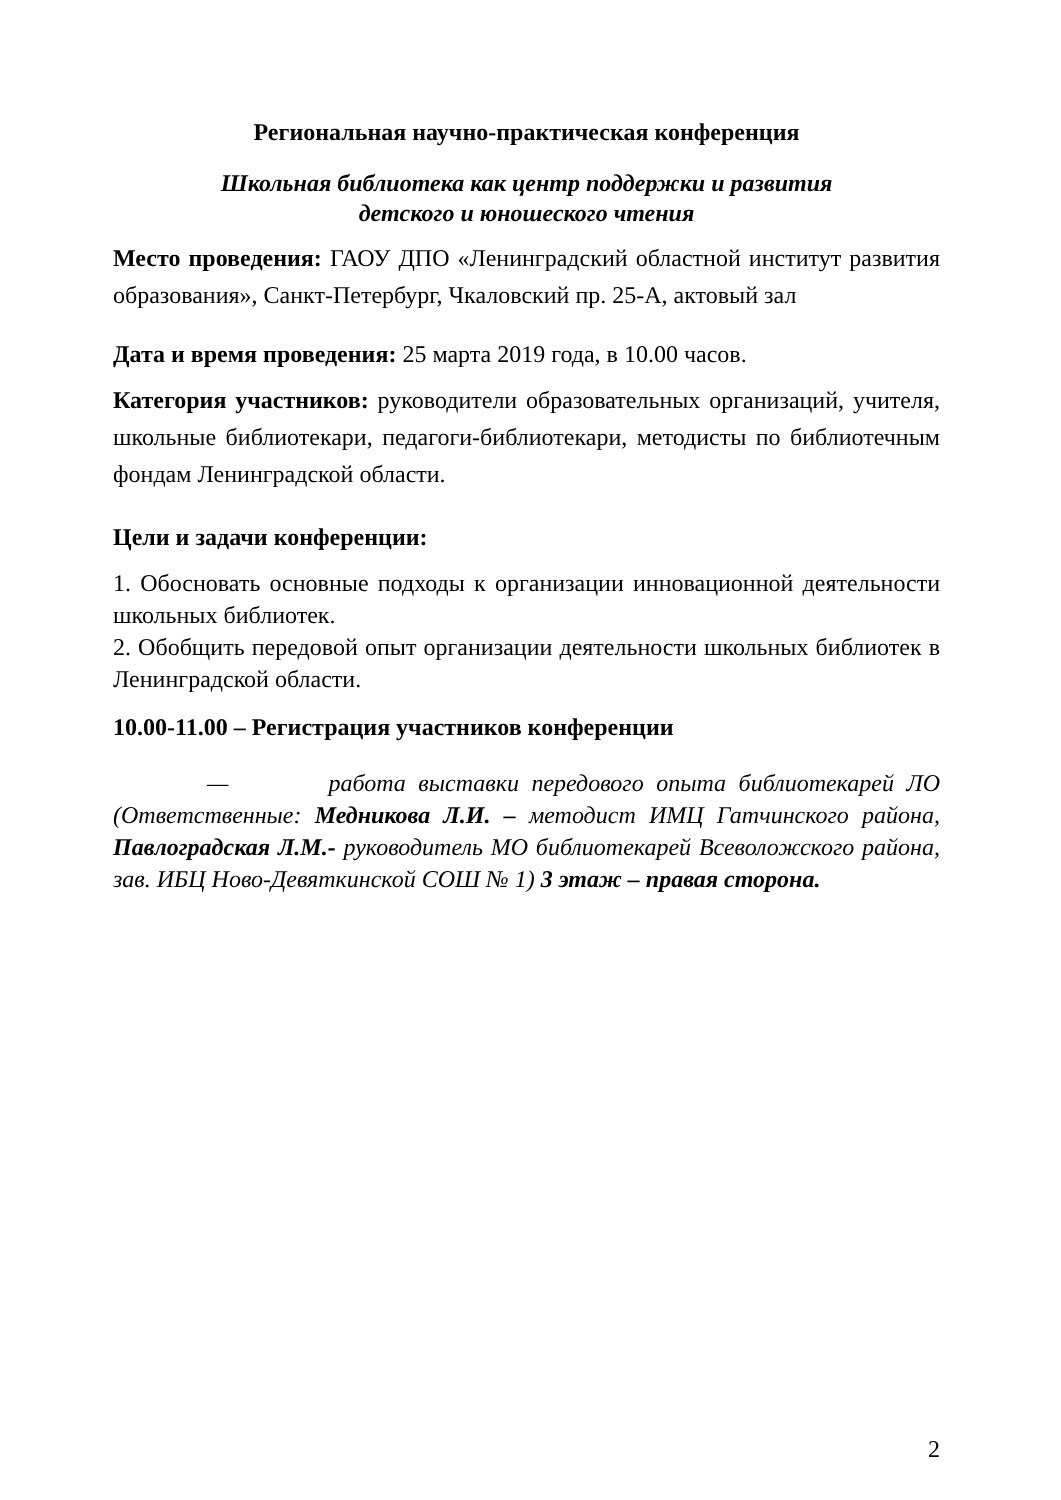Региональная научно-практическая конференция
Школьная библиотека как центр поддержки и развития
детского и юношеского чтения
Место проведения: ГАОУ ДПО «Ленинградский областной институт развития образования», Санкт-Петербург, Чкаловский пр. 25-А, актовый зал
Дата и время проведения: 25 марта 2019 года, в 10.00 часов.
Категория участников: руководители образовательных организаций, учителя, школьные библиотекари, педагоги-библиотекари, методисты по библиотечным фондам Ленинградской области.
Цели и задачи конференции:
1. Обосновать основные подходы к организации инновационной деятельности школьных библиотек.
2. Обобщить передовой опыт организации деятельности школьных библиотек в Ленинградской области.
10.00-11.00 – Регистрация участников конференции
— работа выставки передового опыта библиотекарей ЛО (Ответственные: Медникова Л.И. – методист ИМЦ Гатчинского района, Павлоградская Л.М.- руководитель МО библиотекарей Всеволожского района, зав. ИБЦ Ново-Девяткинской СОШ № 1) 3 этаж – правая сторона.
2